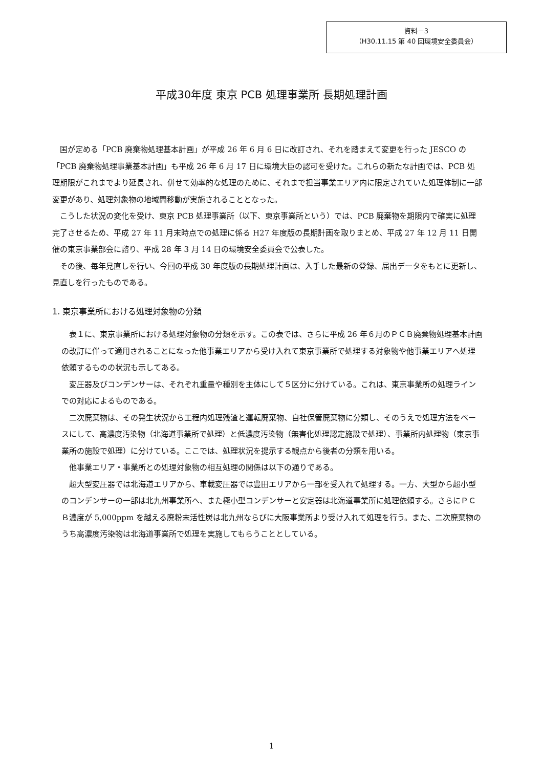資料－3
（H30.11.15 第 40 回環境安全委員会）
平成30年度 東京 PCB 処理事業所 長期処理計画
国が定める「PCB 廃棄物処理基本計画」が平成 26 年 6 月 6 日に改訂され、それを踏まえて変更を行った JESCO の「PCB 廃棄物処理事業基本計画」も平成 26 年 6 月 17 日に環境大臣の認可を受けた。これらの新たな計画では、PCB 処理期限がこれまでより延長され、併せて効率的な処理のために、それまで担当事業エリア内に限定されていた処理体制に一部変更があり、処理対象物の地域間移動が実施されることとなった。
こうした状況の変化を受け、東京 PCB 処理事業所（以下、東京事業所という）では、PCB 廃棄物を期限内で確実に処理完了させるため、平成 27 年 11 月末時点での処理に係る H27 年度版の長期計画を取りまとめ、平成 27 年 12 月 11 日開催の東京事業部会に諮り、平成 28 年 3 月 14 日の環境安全委員会で公表した。
その後、毎年見直しを行い、今回の平成 30 年度版の長期処理計画は、入手した最新の登録、届出データをもとに更新し、見直しを行ったものである。
1. 東京事業所における処理対象物の分類
表１に、東京事業所における処理対象物の分類を示す。この表では、さらに平成 26 年６月のＰＣＢ廃棄物処理基本計画の改訂に伴って適用されることになった他事業エリアから受け入れて東京事業所で処理する対象物や他事業エリアへ処理依頼するものの状況も示してある。
変圧器及びコンデンサーは、それぞれ重量や種別を主体にして５区分に分けている。これは、東京事業所の処理ラインでの対応によるものである。
二次廃棄物は、その発生状況から工程内処理残渣と運転廃棄物、自社保管廃棄物に分類し、そのうえで処理方法をベースにして、高濃度汚染物（北海道事業所で処理）と低濃度汚染物（無害化処理認定施設で処理）、事業所内処理物（東京事業所の施設で処理）に分けている。ここでは、処理状況を提示する観点から後者の分類を用いる。
他事業エリア・事業所との処理対象物の相互処理の関係は以下の通りである。
超大型変圧器では北海道エリアから、車載変圧器では豊田エリアから一部を受入れて処理する。一方、大型から超小型のコンデンサーの一部は北九州事業所へ、また極小型コンデンサーと安定器は北海道事業所に処理依頼する。さらにＰＣＢ濃度が 5,000ppm を越える廃粉末活性炭は北九州ならびに大阪事業所より受け入れて処理を行う。また、二次廃棄物のうち高濃度汚染物は北海道事業所で処理を実施してもらうこととしている。
1